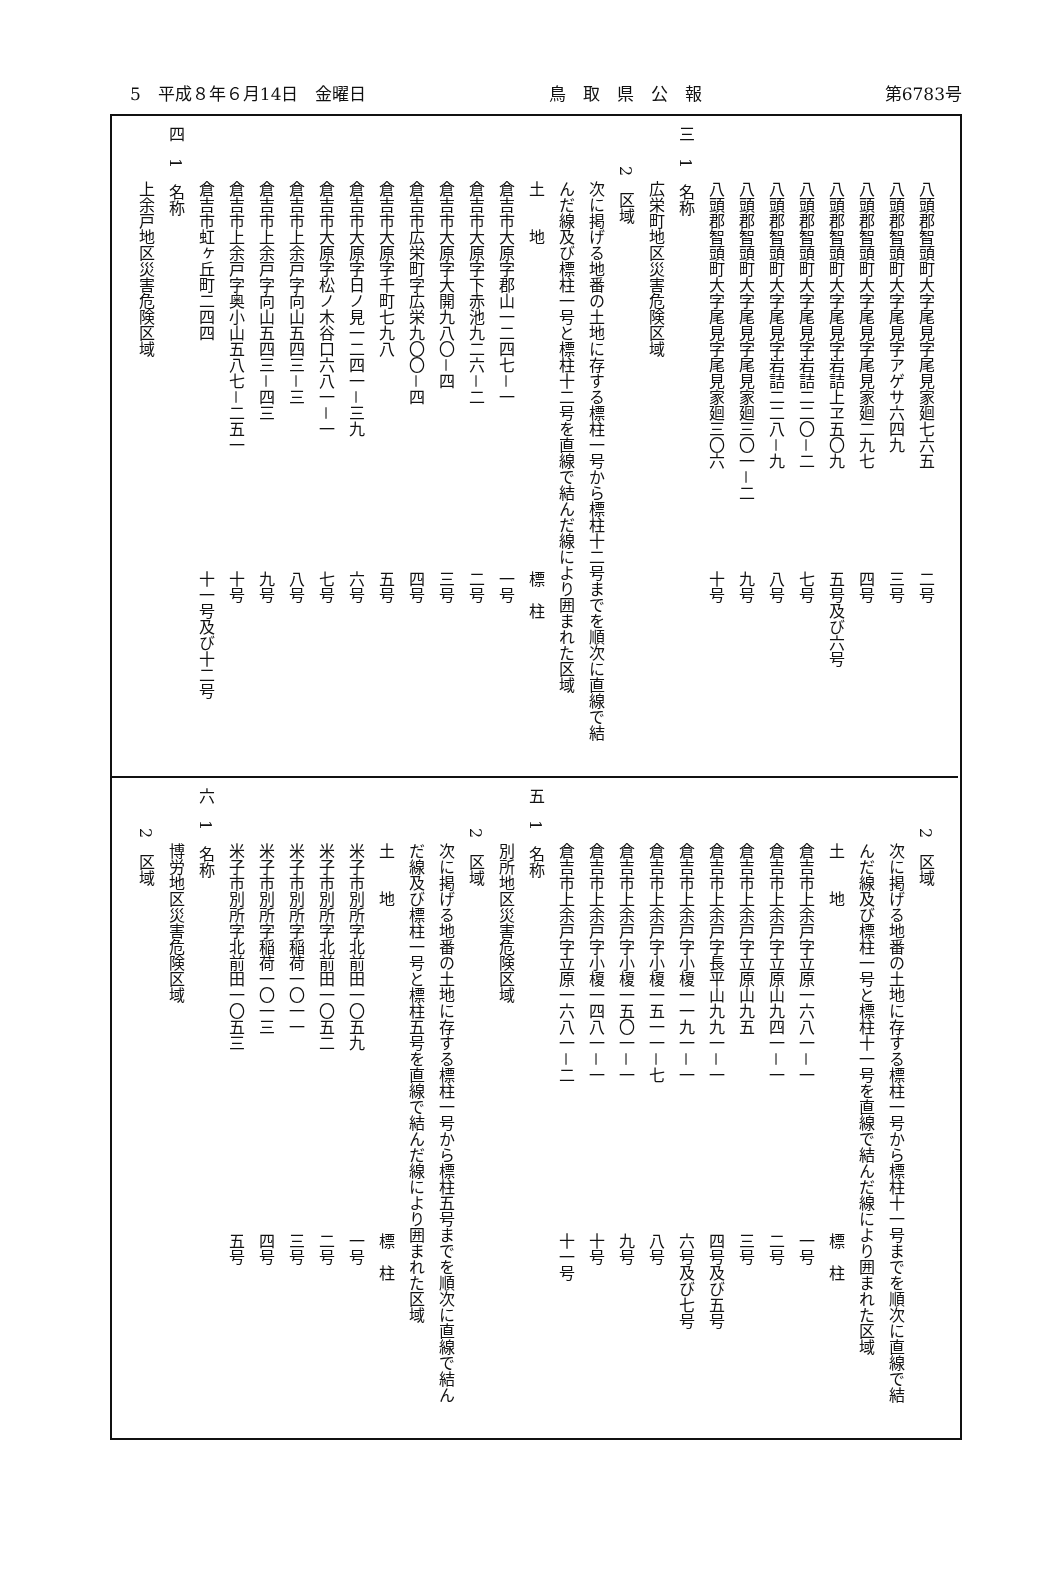5　平成８年６月14日　金曜日 鳥　取　県　公　報 第6783号
八頭郡智頭町大字尾見字尾見家廻七六五 二号
八頭郡智頭町大字尾見字アゲサ六四九 三号
八頭郡智頭町大字尾見字尾見家廻二九七 四号
八頭郡智頭町大字尾見字岩詰上ヱ五〇九 五号及び六号
八頭郡智頭町大字尾見字岩詰二二〇－二 七号
八頭郡智頭町大字尾見字岩詰二二八－九 八号
八頭郡智頭町大字尾見字尾見家廻三〇一－二 九号
八頭郡智頭町大字尾見字尾見家廻三〇六 十号
三　1　名称
広栄町地区災害危険区域
2　区域
次に掲げる地番の土地に存する標柱一号から標柱十二号までを順次に直線で結
んだ線及び標柱一号と標柱十二号を直線で結んだ線により囲まれた区域
土　　地 標　柱
倉吉市大原字郡山一二四七－一 一号
倉吉市大原字下赤池九二六－二 二号
倉吉市大原字大開九八〇－四 三号
倉吉市広栄町字広栄九〇〇－四 四号
倉吉市大原字千町七九八 五号
倉吉市大原字日ノ見一二四一－三九 六号
倉吉市大原字松ノ木谷口六八一－一 七号
倉吉市上余戸字向山五四三－三 八号
倉吉市上余戸字向山五四三－四三 九号
倉吉市上余戸字奥小山五八七－二五一 十号
倉吉市虹ヶ丘町二四四 十一号及び十二号
四　1　名称
上余戸地区災害危険区域
2　区域
次に掲げる地番の土地に存する標柱一号から標柱十一号までを順次に直線で結
んだ線及び標柱一号と標柱十一号を直線で結んだ線により囲まれた区域
土　　地 標　柱
倉吉市上余戸字立原一六八一－一 一号
倉吉市上余戸字立原山九四一－一 二号
倉吉市上余戸字立原山九五 三号
倉吉市上余戸字長平山九九一－一 四号及び五号
倉吉市上余戸字小榎一一九一－一 六号及び七号
倉吉市上余戸字小榎一五一一－七 八号
倉吉市上余戸字小榎一五〇一－一 九号
倉吉市上余戸字小榎一四八一－一 十号
倉吉市上余戸字立原一六八一－二 十一号
五　1　名称
別所地区災害危険区域
2　区域
次に掲げる地番の土地に存する標柱一号から標柱五号までを順次に直線で結ん
だ線及び標柱一号と標柱五号を直線で結んだ線により囲まれた区域
土　　地 標　柱
米子市別所字北前田一〇五九 一号
米子市別所字北前田一〇五二 二号
米子市別所字稲荷一〇一一 三号
米子市別所字稲荷一〇一三 四号
米子市別所字北前田一〇五三 五号
六　1　名称
博労地区災害危険区域
2　区域